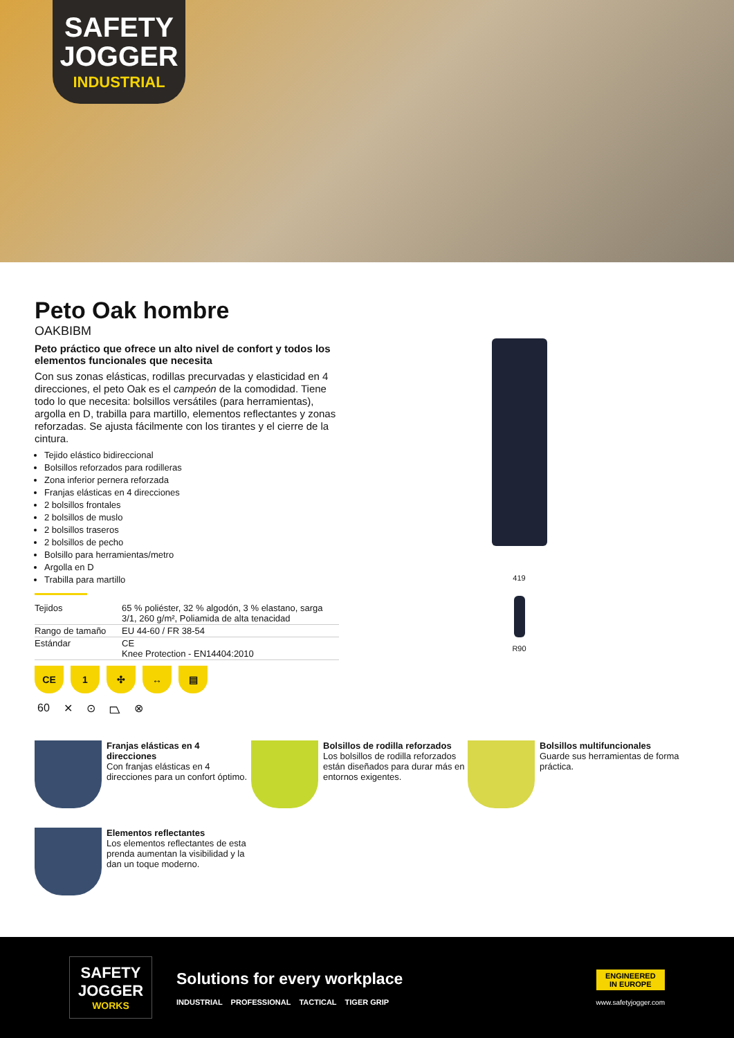SAFETY JOGGER
INDUSTRIAL
Peto Oak hombre
OAKBIBM
Peto práctico que ofrece un alto nivel de confort y todos los elementos funcionales que necesita
Con sus zonas elásticas, rodillas precurvadas y elasticidad en 4 direcciones, el peto Oak es el campeón de la comodidad. Tiene todo lo que necesita: bolsillos versátiles (para herramientas), argolla en D, trabilla para martillo, elementos reflectantes y zonas reforzadas. Se ajusta fácilmente con los tirantes y el cierre de la cintura.
Tejido elástico bidireccional
Bolsillos reforzados para rodilleras
Zona inferior pernera reforzada
Franjas elásticas en 4 direcciones
2 bolsillos frontales
2 bolsillos de muslo
2 bolsillos traseros
2 bolsillos de pecho
Bolsillo para herramientas/metro
Argolla en D
Trabilla para martillo
| Tejidos | 65 % poliéster, 32 % algodón, 3 % elastano, sarga 3/1, 260 g/m², Poliamida de alta tenacidad |
| Rango de tamaño | EU 44-60 / FR 38-54 |
| Estándar | CE Knee Protection - EN14404:2010 |
CE 1 ✣ ↔ ▤
60 ✕ ⊙ ⏢ ⊗
419
R90
Franjas elásticas en 4 direcciones
Con franjas elásticas en 4 direcciones para un confort óptimo.
Bolsillos de rodilla reforzados
Los bolsillos de rodilla reforzados están diseñados para durar más en entornos exigentes.
Bolsillos multifuncionales
Guarde sus herramientas de forma práctica.
Elementos reflectantes
Los elementos reflectantes de esta prenda aumentan la visibilidad y la dan un toque moderno.
SAFETY JOGGER
WORKS
Solutions for every workplace
INDUSTRIAL PROFESSIONAL TACTICAL TIGER GRIP
ENGINEERED
IN EUROPE
www.safetyjogger.com